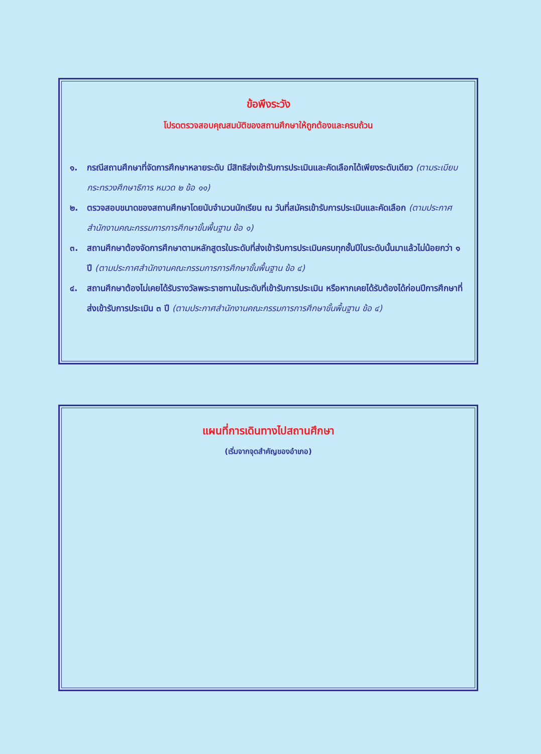ข้อพึงระวัง
โปรดตรวจสอบคุณสมบัติของสถานศึกษาให้ถูกต้องและครบถ้วน
๑. กรณีสถานศึกษาที่จัดการศึกษาหลายระดับ มีสิทธิส่งเข้ารับการประเมินและคัดเลือกได้เพียงระดับเดียว (ตามระเบียบกระทรวงศึกษาธิการ หมวด ๒ ข้อ ๑๑)
๒. ตรวจสอบขนาดของสถานศึกษาโดยนับจำนวนนักเรียน ณ วันที่สมัครเข้ารับการประเมินและคัดเลือก (ตามประกาศสำนักงานคณะกรรมการการศึกษาขั้นพื้นฐาน ข้อ ๑)
๓. สถานศึกษาต้องจัดการศึกษาตามหลักสูตรในระดับที่ส่งเข้ารับการประเมินครบทุกชั้นปีในระดับนั้นมาแล้วไม่น้อยกว่า ๑ ปี (ตามประกาศสำนักงานคณะกรรมการการศึกษาขั้นพื้นฐาน ข้อ ๔)
๔. สถานศึกษาต้องไม่เคยได้รับรางวัลพระราชทานในระดับที่เข้ารับการประเมิน หรือหากเคยได้รับต้องได้ก่อนปีการศึกษาที่ส่งเข้ารับการประเมิน ๓ ปี (ตามประกาศสำนักงานคณะกรรมการการศึกษาขั้นพื้นฐาน ข้อ ๔)
แผนที่การเดินทางไปสถานศึกษา
(เริ่มจากจุดสำคัญของอำเภอ)